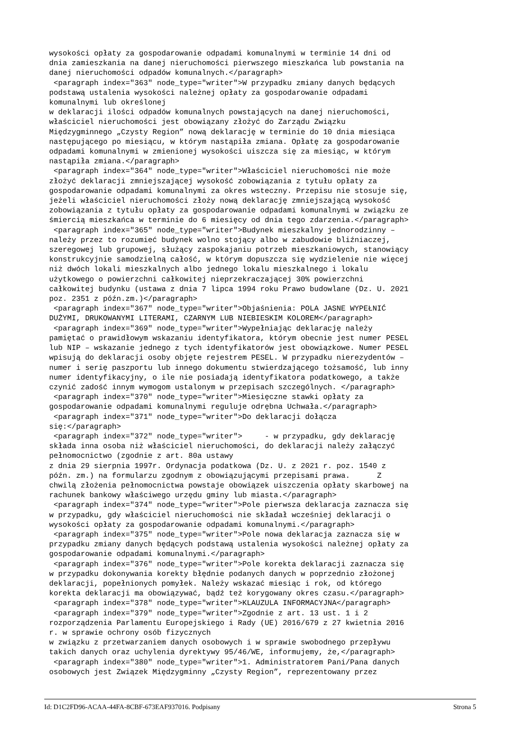wysokości opłaty za gospodarowanie odpadami komunalnymi w terminie 14 dni od
dnia zamieszkania na danej nieruchomości pierwszego mieszkańca lub powstania na
danej nieruchomości odpadów komunalnych.</paragraph>
 <paragraph index="363" node_type="writer">W przypadku zmiany danych będących
podstawą ustalenia wysokości należnej opłaty za gospodarowanie odpadami
komunalnymi lub określonej
w deklaracji ilości odpadów komunalnych powstających na danej nieruchomości,
właściciel nieruchomości jest obowiązany złożyć do Zarządu Związku
Międzygminnego „Czysty Region” nową deklarację w terminie do 10 dnia miesiąca
następującego po miesiącu, w którym nastąpiła zmiana. Opłatę za gospodarowanie
odpadami komunalnymi w zmienionej wysokości uiszcza się za miesiąc, w którym
nastąpiła zmiana.</paragraph>
 <paragraph index="364" node_type="writer">Właściciel nieruchomości nie może
złożyć deklaracji zmniejszającej wysokość zobowiązania z tytułu opłaty za
gospodarowanie odpadami komunalnymi za okres wsteczny. Przepisu nie stosuje się,
jeżeli właściciel nieruchomości złoży nową deklarację zmniejszającą wysokość
zobowiązania z tytułu opłaty za gospodarowanie odpadami komunalnymi w związku ze
śmiercią mieszkańca w terminie do 6 miesięcy od dnia tego zdarzenia.</paragraph>
 <paragraph index="365" node_type="writer">Budynek mieszkalny jednorodzinny –
należy przez to rozumieć budynek wolno stojący albo w zabudowie bliźniaczej,
szeregowej lub grupowej, służący zaspokajaniu potrzeb mieszkaniowych, stanowiący
konstrukcyjnie samodzielną całość, w którym dopuszcza się wydzielenie nie więcej
niż dwóch lokali mieszkalnych albo jednego lokalu mieszkalnego i lokalu
użytkowego o powierzchni całkowitej nieprzekraczającej 30% powierzchni
całkowitej budynku (ustawa z dnia 7 lipca 1994 roku Prawo budowlane (Dz. U. 2021
poz. 2351 z późn.zm.)</paragraph>
 <paragraph index="367" node_type="writer">Objaśnienia: POLA JASNE WYPEŁNIĆ
DUŻYMI, DRUKOWANYMI LITERAMI, CZARNYM LUB NIEBIESKIM KOLOREM</paragraph>
 <paragraph index="369" node_type="writer">Wypełniając deklarację należy
pamiętać o prawidłowym wskazaniu identyfikatora, którym obecnie jest numer PESEL
lub NIP – wskazanie jednego z tych identyfikatorów jest obowiązkowe. Numer PESEL
wpisują do deklaracji osoby objęte rejestrem PESEL. W przypadku nierezydentów –
numer i serię paszportu lub innego dokumentu stwierdzającego tożsamość, lub inny
numer identyfikacyjny, o ile nie posiadają identyfikatora podatkowego, a także
czynić zadość innym wymogom ustalonym w przepisach szczególnych. </paragraph>
 <paragraph index="370" node_type="writer">Miesięczne stawki opłaty za
gospodarowanie odpadami komunalnymi reguluje odrębna Uchwała.</paragraph>
 <paragraph index="371" node_type="writer">Do deklaracji dołącza
się:</paragraph>
 <paragraph index="372" node_type="writer">     - w przypadku, gdy deklarację
składa inna osoba niż właściciel nieruchomości, do deklaracji należy załączyć
pełnomocnictwo (zgodnie z art. 80a ustawy
z dnia 29 sierpnia 1997r. Ordynacja podatkowa (Dz. U. z 2021 r. poz. 1540 z
późn. zm.) na formularzu zgodnym z obowiązującymi przepisami prawa.      Z
chwilą złożenia pełnomocnictwa powstaje obowiązek uiszczenia opłaty skarbowej na
rachunek bankowy właściwego urzędu gminy lub miasta.</paragraph>
 <paragraph index="374" node_type="writer">Pole pierwsza deklaracja zaznacza się
w przypadku, gdy właściciel nieruchomości nie składał wcześniej deklaracji o
wysokości opłaty za gospodarowanie odpadami komunalnymi.</paragraph>
 <paragraph index="375" node_type="writer">Pole nowa deklaracja zaznacza się w
przypadku zmiany danych będących podstawą ustalenia wysokości należnej opłaty za
gospodarowanie odpadami komunalnymi.</paragraph>
 <paragraph index="376" node_type="writer">Pole korekta deklaracji zaznacza się
w przypadku dokonywania korekty błędnie podanych danych w poprzednio złożonej
deklaracji, popełnionych pomyłek. Należy wskazać miesiąc i rok, od którego
korekta deklaracji ma obowiązywać, bądź też korygowany okres czasu.</paragraph>
 <paragraph index="378" node_type="writer">KLAUZULA INFORMACYJNA</paragraph>
 <paragraph index="379" node_type="writer">Zgodnie z art. 13 ust. 1 i 2
rozporządzenia Parlamentu Europejskiego i Rady (UE) 2016/679 z 27 kwietnia 2016
r. w sprawie ochrony osób fizycznych
w związku z przetwarzaniem danych osobowych i w sprawie swobodnego przepływu
takich danych oraz uchylenia dyrektywy 95/46/WE, informujemy, że,</paragraph>
 <paragraph index="380" node_type="writer">1. Administratorem Pani/Pana danych
osobowych jest Związek Międzygminny „Czysty Region”, reprezentowany przez
Id: D1C2FD96-ACAA-44FA-8CBF-673EAF937016. Podpisany Strona 5